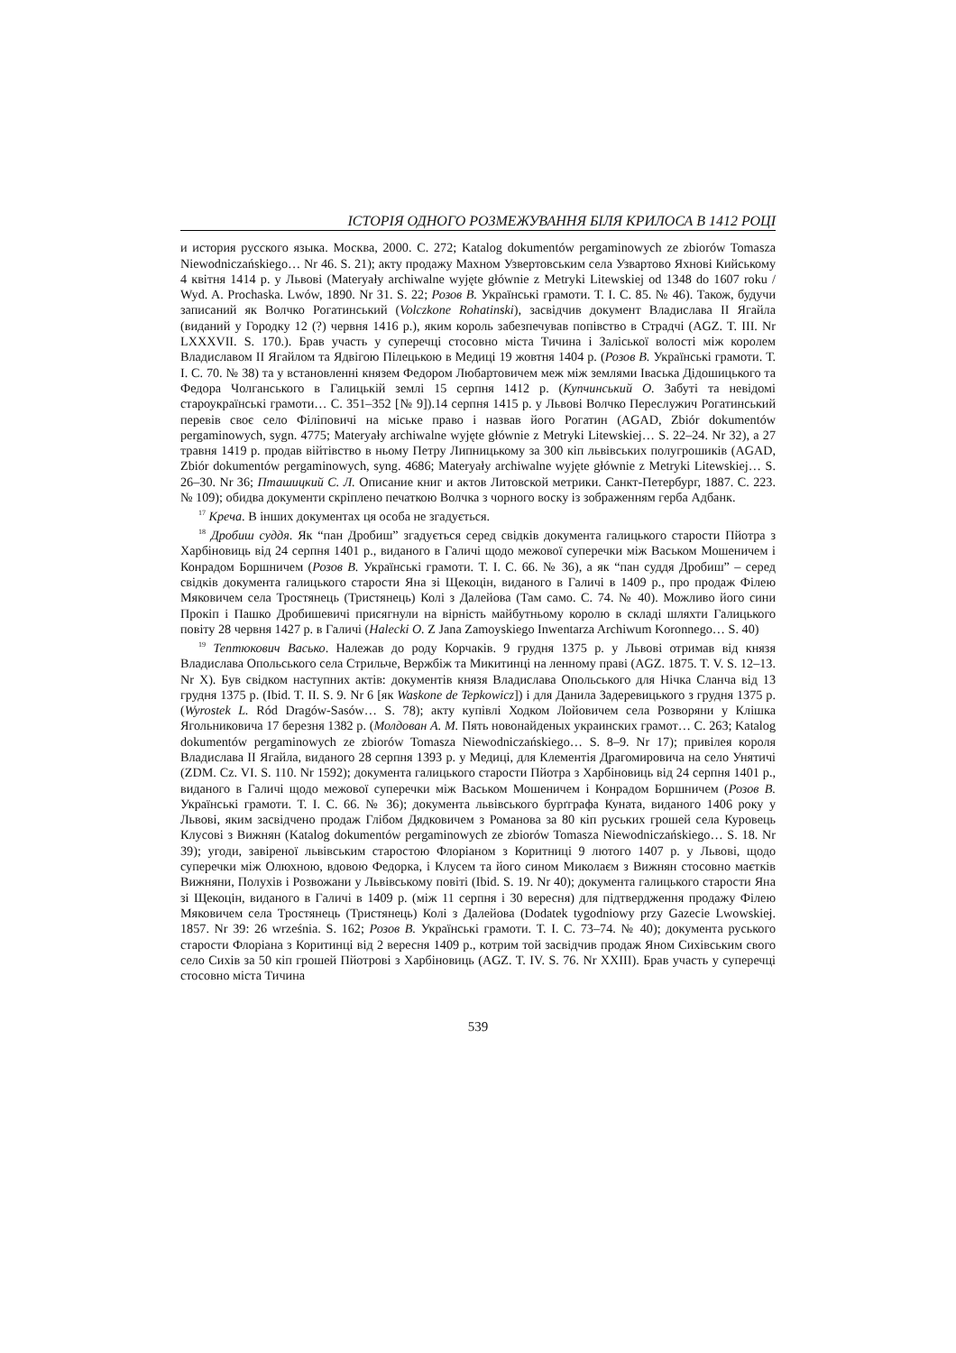ІСТОРІЯ ОДНОГО РОЗМЕЖУВАННЯ БІЛЯ КРИЛОСА В 1412 РОЦІ
и история русского языка. Москва, 2000. С. 272; Katalog dokumentów pergaminowych ze zbiorów Tomasza Niewodniczańskiego… Nr 46. S. 21); акту продажу Махном Узвертовським села Узвартово Яхнові Кийському 4 квітня 1414 р. у Львові (Materyały archiwalne wyjęte głównie z Metryki Litewskiej od 1348 do 1607 roku / Wyd. A. Prochaska. Lwów, 1890. Nr 31. S. 22; Розов В. Українські грамоти. Т. I. С. 85. № 46). Також, будучи записаний як Волчко Рогатинський (Volczkone Rohatinski), засвідчив документ Владислава II Ягайла (виданий у Городку 12 (?) червня 1416 р.), яким король забезпечував попівство в Страдчі (AGZ. T. III. Nr LXXXVII. S. 170.). Брав участь у суперечці стосовно міста Тичина і Заліської волості між королем Владиславом II Ягайлом та Ядвігою Пілецькою в Медиці 19 жовтня 1404 р. (Розов В. Українські грамоти. Т. I. С. 70. № 38) та у встановленні князем Федором Любартовичем меж між землями Іваська Дідошицького та Федора Чолганського в Галицькій землі 15 серпня 1412 р. (Купчинський О. Забуті та невідомі староукраїнські грамоти… С. 351–352 [№ 9]).14 серпня 1415 р. у Львові Волчко Переслужич Рогатинський перевів своє село Філіповичі на міське право і назвав його Рогатин (AGAD, Zbiór dokumentów pergaminowych, sygn. 4775; Materyały archiwalne wyjęte głównie z Metryki Litewskiej… S. 22–24. Nr 32), а 27 травня 1419 р. продав війтівство в ньому Петру Липницькому за 300 кіп львівських полугрошиків (AGAD, Zbiór dokumentów pergaminowych, syng. 4686; Materyały archiwalne wyjęte głównie z Metryki Litewskiej… S. 26–30. Nr 36; Пташицкий С. Л. Описание книг и актов Литовской метрики. Санкт-Петербург, 1887. С. 223. № 109); обидва документи скріплено печаткою Волчка з чорного воску із зображенням герба Адбанк.
<sup>17</sup> Креча. В інших документах ця особа не згадується.
<sup>18</sup> Дробиш суддя. Як “пан Дробиш” згадується серед свідків документа галицького старости Пйотра з Харбіновиць від 24 серпня 1401 р., виданого в Галичі щодо межової суперечки між Васьком Мошеничем і Конрадом Боршничем (Розов В. Українські грамоти. Т. I. С. 66. № 36), а як “пан суддя Дробиш” – серед свідків документа галицького старости Яна зі Щекоцін, виданого в Галичі в 1409 р., про продаж Філею Мяковичем села Тростянець (Тристянець) Колі з Далейова (Там само. С. 74. № 40). Можливо його сини Прокіп і Пашко Дробишевичі присягнули на вірність майбутньому королю в складі шляхти Галицького повіту 28 червня 1427 р. в Галичі (Halecki O. Z Jana Zamoyskiego Inwentarza Archiwum Koronnego… S. 40)
<sup>19</sup> Тептюкович Васько. Належав до роду Корчаків. 9 грудня 1375 р. у Львові отримав від князя Владислава Опольського села Стрильче, Вержбіж та Микитинці на ленному праві (AGZ. 1875. T. V. S. 12–13. Nr X). Був свідком наступних актів: документів князя Владислава Опольського для Нічка Сланча від 13 грудня 1375 р. (Ibid. T. II. S. 9. Nr 6 [як Waskone de Tepkowicz]) і для Данила Задеревицького з грудня 1375 р. (Wyrostek L. Ród Dragów-Sasów… S. 78); акту купівлі Ходком Лойовичем села Розворяни у Клішка Ягольниковича 17 березня 1382 р. (Молдован А. М. Пять новонайденых украинских грамот… С. 263; Katalog dokumentów pergaminowych ze zbiorów Tomasza Niewodniczańskiego… S. 8–9. Nr 17); привілея короля Владислава II Ягайла, виданого 28 серпня 1393 р. у Медиці, для Клементія Драгомировича на село Унятичі (ZDM. Cz. VI. S. 110. Nr 1592); документа галицького старости Пйотра з Харбіновиць від 24 серпня 1401 р., виданого в Галичі щодо межової суперечки між Васьком Мошеничем і Конрадом Боршничем (Розов В. Українські грамоти. Т. I. С. 66. № 36); документа львівського бурґграфа Куната, виданого 1406 року у Львові, яким засвідчено продаж Глібом Дядковичем з Романова за 80 кіп руських грошей села Куровець Клусові з Вижнян (Katalog dokumentów pergaminowych ze zbiorów Tomasza Niewodniczańskiego… S. 18. Nr 39); угоди, завіреної львівським старостою Флоріаном з Коритниці 9 лютого 1407 р. у Львові, щодо суперечки між Олюхною, вдовою Федорка, і Клусем та його сином Миколаєм з Вижнян стосовно маєтків Вижняни, Полухів і Розвожани у Львівському повіті (Ibid. S. 19. Nr 40); документа галицького старости Яна зі Щекоцін, виданого в Галичі в 1409 р. (між 11 серпня і 30 вересня) для підтвердження продажу Філею Мяковичем села Тростянець (Тристянець) Колі з Далейова (Dodatek tygodniowy przy Gazecie Lwowskiej. 1857. Nr 39: 26 września. S. 162; Розов В. Українські грамоти. Т. I. С. 73–74. № 40); документа руського старости Флоріана з Коритинці від 2 вересня 1409 р., котрим той засвідчив продаж Яном Сихівським свого село Сихів за 50 кіп грошей Пйотрові з Харбіновиць (AGZ. T. IV. S. 76. Nr XXIII). Брав участь у суперечці стосовно міста Тичина
539